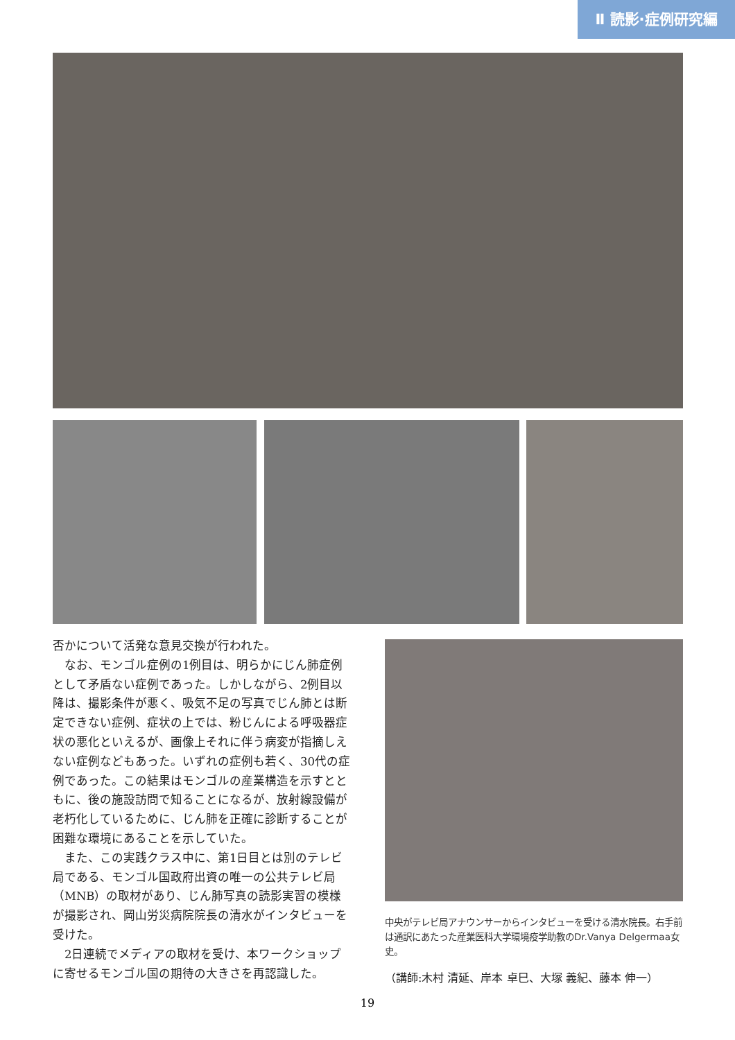Ⅱ 読影·症例研究編
否かについて活発な意見交換が行われた。
　なお、モンゴル症例の1例目は、明らかにじん肺症例として矛盾ない症例であった。しかしながら、2例目以降は、撮影条件が悪く、吸気不足の写真でじん肺とは断定できない症例、症状の上では、粉じんによる呼吸器症状の悪化といえるが、画像上それに伴う病変が指摘しえない症例などもあった。いずれの症例も若く、30代の症例であった。この結果はモンゴルの産業構造を示すとともに、後の施設訪問で知ることになるが、放射線設備が老朽化しているために、じん肺を正確に診断することが困難な環境にあることを示していた。
　また、この実践クラス中に、第1日目とは別のテレビ局である、モンゴル国政府出資の唯一の公共テレビ局（MNB）の取材があり、じん肺写真の読影実習の模様が撮影され、岡山労災病院院長の清水がインタビューを受けた。
　2日連続でメディアの取材を受け、本ワークショップに寄せるモンゴル国の期待の大きさを再認識した。
中央がテレビ局アナウンサーからインタビューを受ける清水院長。右手前は通訳にあたった産業医科大学環境疫学助教のDr.Vanya Delgermaa女史。
（講師:木村 清延、岸本 卓巳、大塚 義紀、藤本 伸一）
19